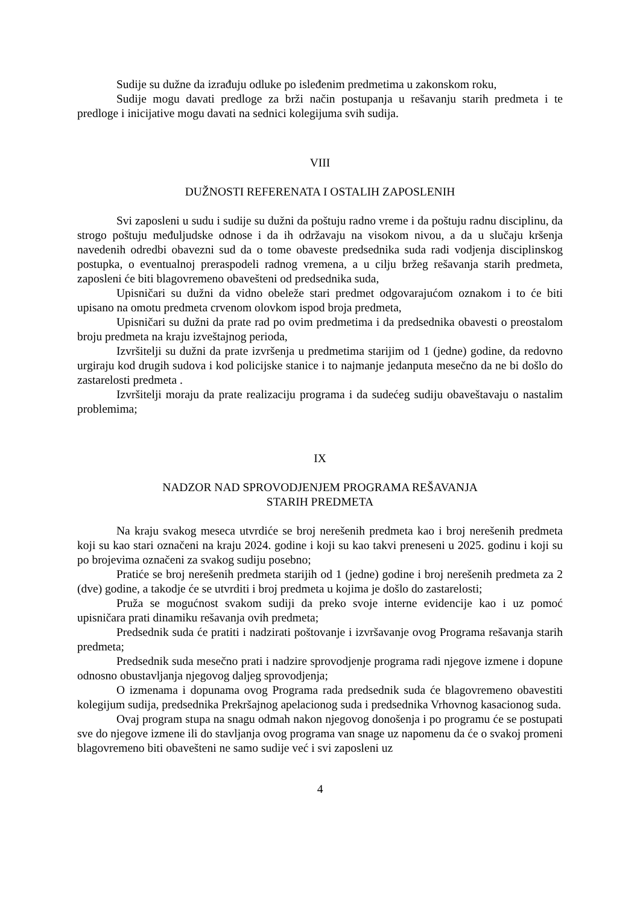Sudije su dužne da izrađuju odluke po isleđenim predmetima u zakonskom roku,
Sudije mogu davati predloge za brži način postupanja u rešavanju starih predmeta i te predloge i inicijative mogu davati na sednici kolegijuma svih sudija.
VIII
DUŽNOSTI REFERENATA I OSTALIH ZAPOSLENIH
Svi zaposleni u sudu i sudije su dužni da poštuju radno vreme i da poštuju radnu disciplinu, da strogo poštuju međuljudske odnose i da ih održavaju na visokom nivou, a da u slučaju kršenja navedenih odredbi obavezni sud da o tome obaveste predsednika suda radi vodjenja disciplinskog postupka, o eventualnoj preraspodeli radnog vremena, a u cilju bržeg rešavanja starih predmeta, zaposleni će biti blagovremeno obavešteni od predsednika suda,
Upisničari su dužni da vidno obeleže stari predmet odgovarajućom oznakom i to će biti upisano na omotu predmeta crvenom olovkom ispod broja predmeta,
Upisničari su dužni da prate rad po ovim predmetima i da predsednika obavesti o preostalom broju predmeta na kraju izveštajnog perioda,
Izvršitelji su dužni da prate izvršenja u predmetima starijim od 1 (jedne) godine, da redovno urgiraju kod drugih sudova i kod policijske stanice i to najmanje jedanputa mesečno da ne bi došlo do zastarelosti predmeta .
Izvršitelji moraju da prate realizaciju programa i da sudećeg sudiju obaveštavaju o nastalim problemima;
IX
NADZOR NAD SPROVODJENJEM PROGRAMA REŠAVANJA
STARIH PREDMETA
Na kraju svakog meseca utvrdiće se broj nerešenih predmeta kao i broj nerešenih predmeta koji su kao stari označeni na kraju 2024. godine i koji su kao takvi preneseni u 2025. godinu i koji su po brojevima označeni za svakog sudiju posebno;
Pratiće se broj nerešenih predmeta starijih od 1 (jedne) godine i broj nerešenih predmeta za 2 (dve) godine, a takodje će se utvrditi i broj predmeta u kojima je došlo do zastarelosti;
Pruža se mogućnost svakom sudiji da preko svoje interne evidencije kao i uz pomoć upisničara prati dinamiku rešavanja ovih predmeta;
Predsednik suda će pratiti i nadzirati poštovanje i izvršavanje ovog Programa rešavanja starih predmeta;
Predsednik suda mesečno prati i nadzire sprovodjenje programa radi njegove izmene i dopune odnosno obustavljanja njegovog daljeg sprovodjenja;
O izmenama i dopunama ovog Programa rada predsednik suda će blagovremeno obavestiti kolegijum sudija, predsednika Prekršajnog apelacionog suda i predsednika Vrhovnog kasacionog suda.
Ovaj program stupa na snagu odmah nakon njegovog donošenja i po programu će se postupati sve do njegove izmene ili do stavljanja ovog programa van snage uz napomenu da će o svakoj promeni blagovremeno biti obavešteni ne samo sudije već i svi zaposleni uz
4